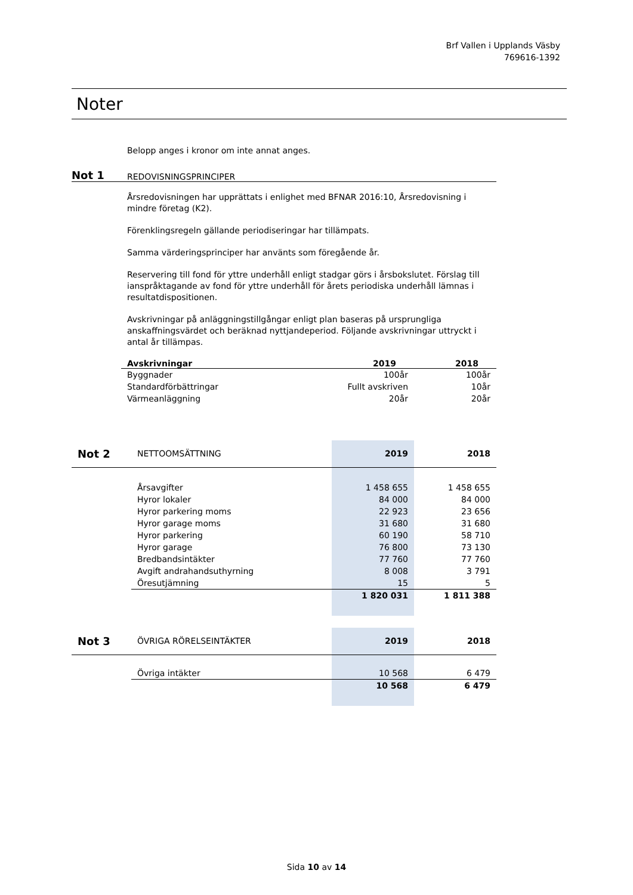Brf Vallen i Upplands Väsby
769616-1392
Noter
Belopp anges i kronor om inte annat anges.
Not 1 REDOVISNINGSPRINCIPER
Årsredovisningen har upprättats i enlighet med BFNAR 2016:10, Årsredovisning i mindre företag (K2).
Förenklingsregeln gällande periodiseringar har tillämpats.
Samma värderingsprinciper har använts som föregående år.
Reservering till fond för yttre underhåll enligt stadgar görs i årsbokslutet. Förslag till ianspråktagande av fond för yttre underhåll för årets periodiska underhåll lämnas i resultatdispositionen.
Avskrivningar på anläggningstillgångar enligt plan baseras på ursprungliga anskaffningsvärdet och beräknad nyttjandeperiod. Följande avskrivningar uttryckt i antal år tillämpas.
| Avskrivningar | 2019 | 2018 |
| --- | --- | --- |
| Byggnader | 100år | 100år |
| Standardförbättringar | Fullt avskriven | 10år |
| Värmeanläggning | 20år | 20år |
| Not 2 | NETTOOMSÄTTNING | 2019 | 2018 |
| | Årsavgifter | 1 458 655 | 1 458 655 |
| | Hyror lokaler | 84 000 | 84 000 |
| | Hyror parkering moms | 22 923 | 23 656 |
| | Hyror garage moms | 31 680 | 31 680 |
| | Hyror parkering | 60 190 | 58 710 |
| | Hyror garage | 76 800 | 73 130 |
| | Bredbandsintäkter | 77 760 | 77 760 |
| | Avgift andrahandsuthyrning | 8 008 | 3 791 |
| | Öresutjämning | 15 | 5 |
| | | 1 820 031 | 1 811 388 |
| Not 3 | ÖVRIGA RÖRELSEINTÄKTER | 2019 | 2018 |
| | Övriga intäkter | 10 568 | 6 479 |
| | | 10 568 | 6 479 |
Sida 10 av 14